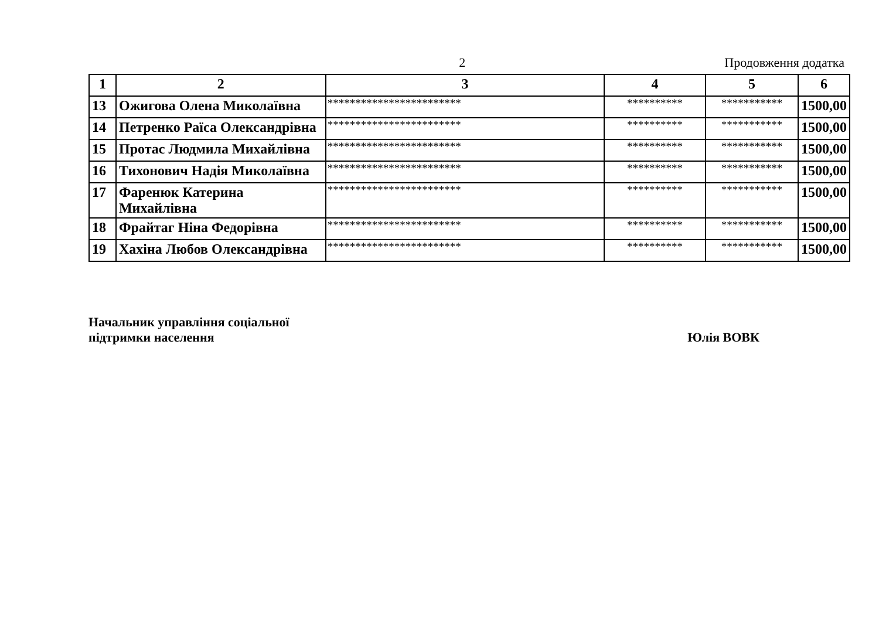2 Продовження додатка
| 1 | 2 | 3 | 4 | 5 | 6 |
| --- | --- | --- | --- | --- | --- |
| 13 | Ожигова Олена Миколаївна | ************************ | ********** | *********** | 1500,00 |
| 14 | Петренко Раїса Олександрівна | ************************ | ********** | *********** | 1500,00 |
| 15 | Протас Людмила Михайлівна | ************************ | ********** | *********** | 1500,00 |
| 16 | Тихонович Надія Миколаївна | ************************ | ********** | *********** | 1500,00 |
| 17 | Фаренюк Катерина Михайлівна | ************************ | ********** | *********** | 1500,00 |
| 18 | Фрайтаг Ніна Федорівна | ************************ | ********** | *********** | 1500,00 |
| 19 | Хахіна Любов Олександрівна | ************************ | ********** | *********** | 1500,00 |
Начальник управління соціальної
підтримки населення
Юлія ВОВК